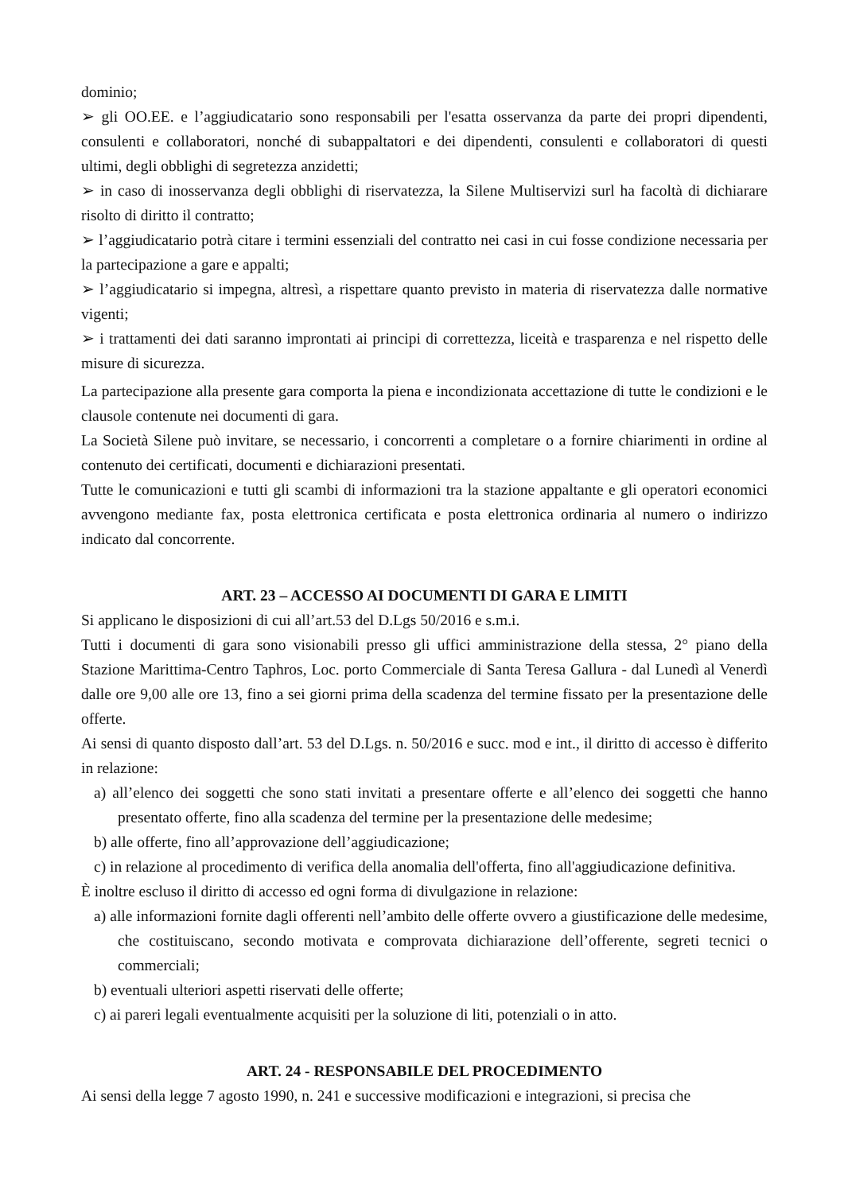dominio;
➢ gli OO.EE. e l’aggiudicatario sono responsabili per l'esatta osservanza da parte dei propri dipendenti, consulenti e collaboratori, nonché di subappaltatori e dei dipendenti, consulenti e collaboratori di questi ultimi, degli obblighi di segretezza anzidetti;
➢ in caso di inosservanza degli obblighi di riservatezza, la Silene Multiservizi surl ha facoltà di dichiarare risolto di diritto il contratto;
➢ l’aggiudicatario potrà citare i termini essenziali del contratto nei casi in cui fosse condizione necessaria per la partecipazione a gare e appalti;
➢ l’aggiudicatario si impegna, altresì, a rispettare quanto previsto in materia di riservatezza dalle normative vigenti;
➢ i trattamenti dei dati saranno improntati ai principi di correttezza, liceità e trasparenza e nel rispetto delle misure di sicurezza.
La partecipazione alla presente gara comporta la piena e incondizionata accettazione di tutte le condizioni e le clausole contenute nei documenti di gara.
La Società Silene può invitare, se necessario, i concorrenti a completare o a fornire chiarimenti in ordine al contenuto dei certificati, documenti e dichiarazioni presentati.
Tutte le comunicazioni e tutti gli scambi di informazioni tra la stazione appaltante e gli operatori economici avvengono mediante fax, posta elettronica certificata e posta elettronica ordinaria al numero o indirizzo indicato dal concorrente.
ART. 23 – ACCESSO AI DOCUMENTI DI GARA E LIMITI
Si applicano le disposizioni di cui all’art.53 del D.Lgs 50/2016 e s.m.i.
Tutti i documenti di gara sono visionabili presso gli uffici amministrazione della stessa, 2° piano della Stazione Marittima-Centro Taphros, Loc. porto Commerciale di Santa Teresa Gallura - dal Lunedì al Venerdì dalle ore 9,00 alle ore 13, fino a sei giorni prima della scadenza del termine fissato per la presentazione delle offerte.
Ai sensi di quanto disposto dall’art. 53 del D.Lgs. n. 50/2016 e succ. mod e int., il diritto di accesso è differito in relazione:
a) all’elenco dei soggetti che sono stati invitati a presentare offerte e all’elenco dei soggetti che hanno presentato offerte, fino alla scadenza del termine per la presentazione delle medesime;
b) alle offerte, fino all’approvazione dell’aggiudicazione;
c) in relazione al procedimento di verifica della anomalia dell'offerta, fino all'aggiudicazione definitiva.
È inoltre escluso il diritto di accesso ed ogni forma di divulgazione in relazione:
a) alle informazioni fornite dagli offerenti nell’ambito delle offerte ovvero a giustificazione delle medesime, che costituiscano, secondo motivata e comprovata dichiarazione dell’offerente, segreti tecnici o commerciali;
b) eventuali ulteriori aspetti riservati delle offerte;
c) ai pareri legali eventualmente acquisiti per la soluzione di liti, potenziali o in atto.
ART. 24 - RESPONSABILE DEL PROCEDIMENTO
Ai sensi della legge 7 agosto 1990, n. 241 e successive modificazioni e integrazioni, si precisa che